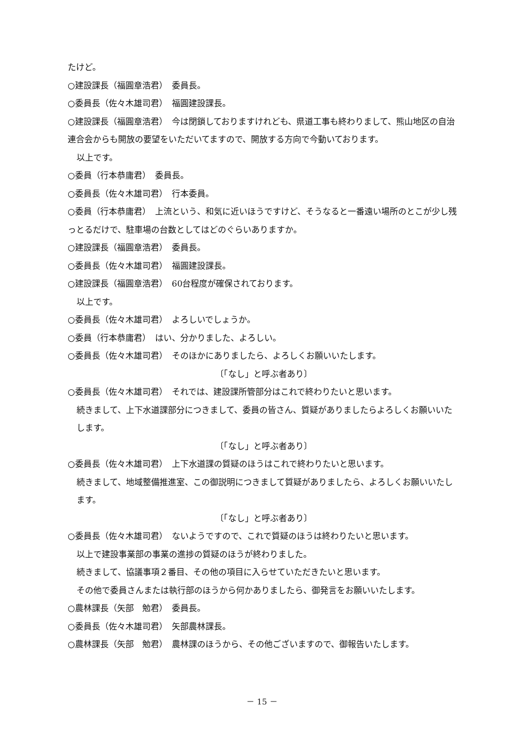たけど。
○建設課長（福圓章浩君）　委員長。
○委員長（佐々木雄司君）　福圓建設課長。
○建設課長（福圓章浩君）　今は閉鎖しておりますけれども、県道工事も終わりまして、熊山地区の自治連合会からも開放の要望をいただいてますので、開放する方向で今動いております。
以上です。
○委員（行本恭庸君）　委員長。
○委員長（佐々木雄司君）　行本委員。
○委員（行本恭庸君）　上流という、和気に近いほうですけど、そうなると一番遠い場所のとこが少し残っとるだけで、駐車場の台数としてはどのぐらいありますか。
○建設課長（福圓章浩君）　委員長。
○委員長（佐々木雄司君）　福圓建設課長。
○建設課長（福圓章浩君）　60台程度が確保されております。
以上です。
○委員長（佐々木雄司君）　よろしいでしょうか。
○委員（行本恭庸君）　はい、分かりました、よろしい。
○委員長（佐々木雄司君）　そのほかにありましたら、よろしくお願いいたします。
〔「なし」と呼ぶ者あり〕
○委員長（佐々木雄司君）　それでは、建設課所管部分はこれで終わりたいと思います。
続きまして、上下水道課部分につきまして、委員の皆さん、質疑がありましたらよろしくお願いいたします。
〔「なし」と呼ぶ者あり〕
○委員長（佐々木雄司君）　上下水道課の質疑のほうはこれで終わりたいと思います。
続きまして、地域整備推進室、この御説明につきまして質疑がありましたら、よろしくお願いいたします。
〔「なし」と呼ぶ者あり〕
○委員長（佐々木雄司君）　ないようですので、これで質疑のほうは終わりたいと思います。
以上で建設事業部の事業の進捗の質疑のほうが終わりました。
続きまして、協議事項２番目、その他の項目に入らせていただきたいと思います。
その他で委員さんまたは執行部のほうから何かありましたら、御発言をお願いいたします。
○農林課長（矢部　勉君）　委員長。
○委員長（佐々木雄司君）　矢部農林課長。
○農林課長（矢部　勉君）　農林課のほうから、その他ございますので、御報告いたします。
－ 15 －